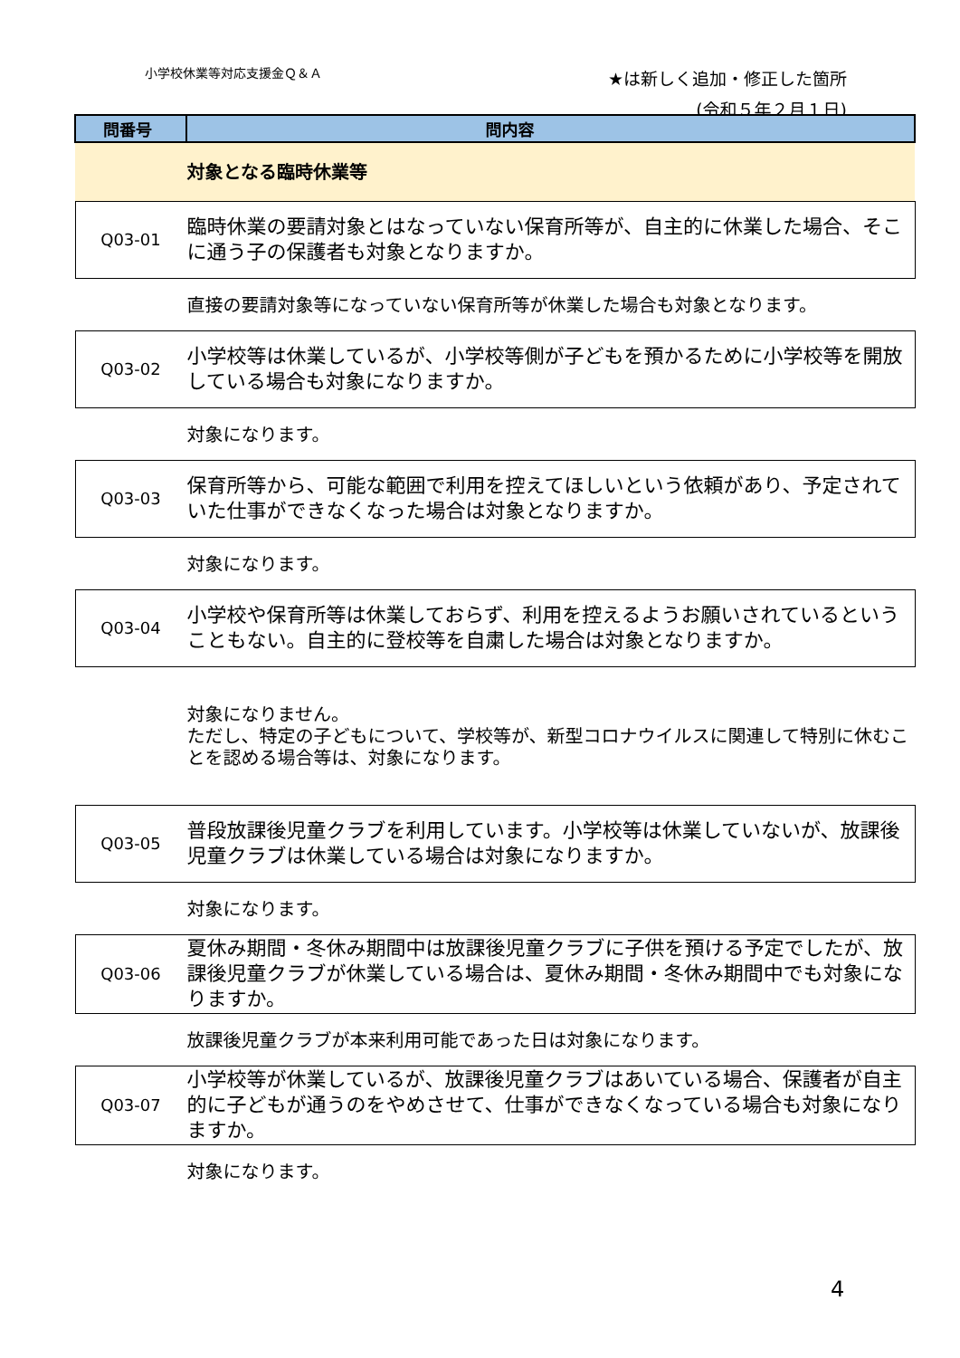小学校休業等対応支援金Ｑ＆Ａ
★は新しく追加・修正した箇所
(令和５年２月１日)
| 問番号 | 問内容 |
| --- | --- |
| | 対象となる臨時休業等 |
| Q03-01 | 臨時休業の要請対象とはなっていない保育所等が、自主的に休業した場合、そこに通う子の保護者も対象となりますか。 |
| | 直接の要請対象等になっていない保育所等が休業した場合も対象となります。 |
| Q03-02 | 小学校等は休業しているが、小学校等側が子どもを預かるために小学校等を開放している場合も対象になりますか。 |
| | 対象になります。 |
| Q03-03 | 保育所等から、可能な範囲で利用を控えてほしいという依頼があり、予定されていた仕事ができなくなった場合は対象となりますか。 |
| | 対象になります。 |
| Q03-04 | 小学校や保育所等は休業しておらず、利用を控えるようお願いされているということもない。自主的に登校等を自粛した場合は対象となりますか。 |
| | 対象になりません。 ただし、特定の子どもについて、学校等が、新型コロナウイルスに関連して特別に休むことを認める場合等は、対象になります。 |
| Q03-05 | 普段放課後児童クラブを利用しています。小学校等は休業していないが、放課後児童クラブは休業している場合は対象になりますか。 |
| | 対象になります。 |
| Q03-06 | 夏休み期間・冬休み期間中は放課後児童クラブに子供を預ける予定でしたが、放課後児童クラブが休業している場合は、夏休み期間・冬休み期間中でも対象になりますか。 |
| | 放課後児童クラブが本来利用可能であった日は対象になります。 |
| Q03-07 | 小学校等が休業しているが、放課後児童クラブはあいている場合、保護者が自主的に子どもが通うのをやめさせて、仕事ができなくなっている場合も対象になりますか。 |
| | 対象になります。 |
4